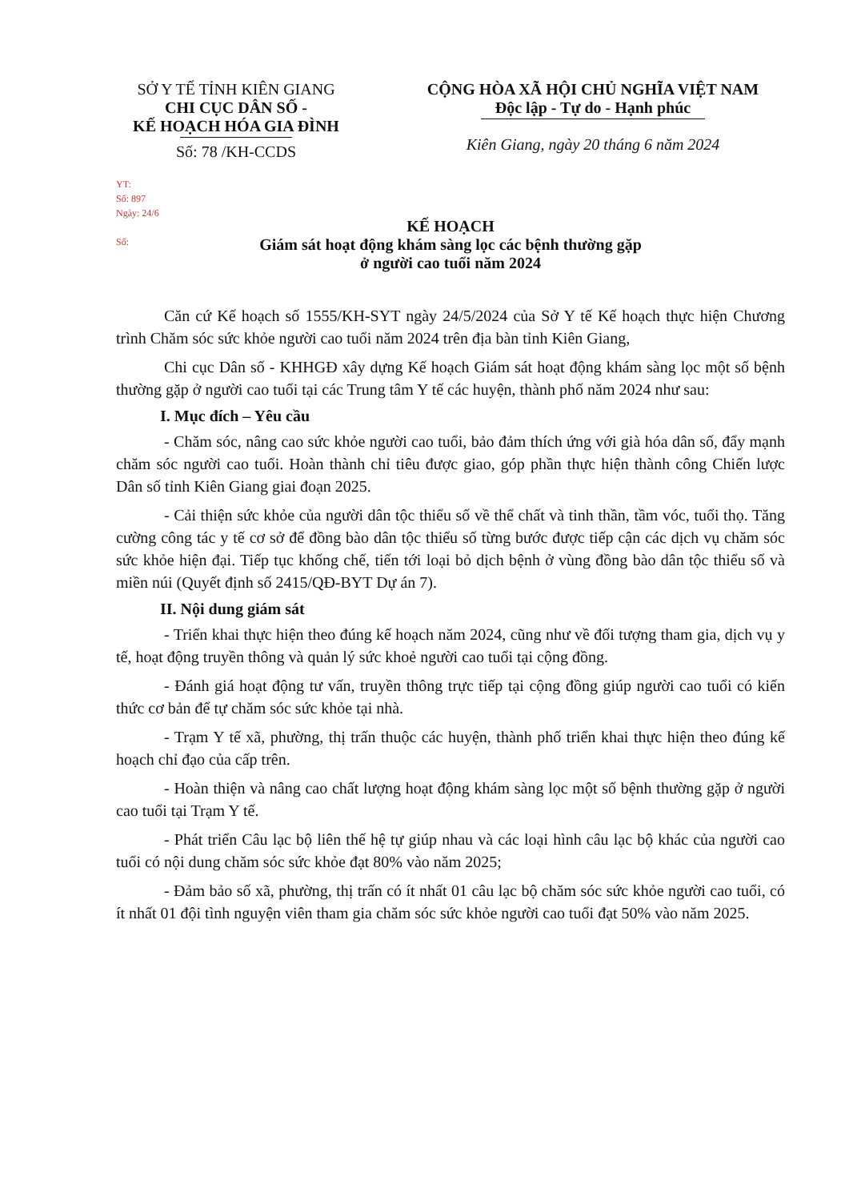SỞ Y TẾ TỈNH KIÊN GIANG
CHI CỤC DÂN SỐ -
KẾ HOẠCH HÓA GIA ĐÌNH
Số: 78 /KH-CCDS
CỘNG HÒA XÃ HỘI CHỦ NGHĨA VIỆT NAM
Độc lập - Tự do - Hạnh phúc
Kiên Giang, ngày 20 tháng 6 năm 2024
YT:
Số: 897
Ngày: 24/6
Số:
KẾ HOẠCH
Giám sát hoạt động khám sàng lọc các bệnh thường gặp
ở người cao tuổi năm 2024
Căn cứ Kế hoạch số 1555/KH-SYT ngày 24/5/2024 của Sở Y tế Kế hoạch thực hiện Chương trình Chăm sóc sức khỏe người cao tuổi năm 2024 trên địa bàn tỉnh Kiên Giang,
Chi cục Dân số - KHHGĐ xây dựng Kế hoạch Giám sát hoạt động khám sàng lọc một số bệnh thường gặp ở người cao tuổi tại các Trung tâm Y tế các huyện, thành phố năm 2024 như sau:
I. Mục đích – Yêu cầu
- Chăm sóc, nâng cao sức khỏe người cao tuổi, bảo đảm thích ứng với già hóa dân số, đẩy mạnh chăm sóc người cao tuổi. Hoàn thành chỉ tiêu được giao, góp phần thực hiện thành công Chiến lược Dân số tỉnh Kiên Giang giai đoạn 2025.
- Cải thiện sức khỏe của người dân tộc thiểu số về thể chất và tinh thần, tầm vóc, tuổi thọ. Tăng cường công tác y tế cơ sở để đồng bào dân tộc thiểu số từng bước được tiếp cận các dịch vụ chăm sóc sức khỏe hiện đại. Tiếp tục khống chế, tiến tới loại bỏ dịch bệnh ở vùng đồng bào dân tộc thiểu số và miền núi (Quyết định số 2415/QĐ-BYT Dự án 7).
II. Nội dung giám sát
- Triển khai thực hiện theo đúng kế hoạch năm 2024, cũng như về đối tượng tham gia, dịch vụ y tế, hoạt động truyền thông và quản lý sức khoẻ người cao tuổi tại cộng đồng.
- Đánh giá hoạt động tư vấn, truyền thông trực tiếp tại cộng đồng giúp người cao tuổi có kiến thức cơ bản để tự chăm sóc sức khỏe tại nhà.
- Trạm Y tế xã, phường, thị trấn thuộc các huyện, thành phố triển khai thực hiện theo đúng kế hoạch chỉ đạo của cấp trên.
- Hoàn thiện và nâng cao chất lượng hoạt động khám sàng lọc một số bệnh thường gặp ở người cao tuổi tại Trạm Y tế.
- Phát triển Câu lạc bộ liên thế hệ tự giúp nhau và các loại hình câu lạc bộ khác của người cao tuổi có nội dung chăm sóc sức khỏe đạt 80% vào năm 2025;
- Đảm bảo số xã, phường, thị trấn có ít nhất 01 câu lạc bộ chăm sóc sức khỏe người cao tuổi, có ít nhất 01 đội tình nguyện viên tham gia chăm sóc sức khỏe người cao tuổi đạt 50% vào năm 2025.